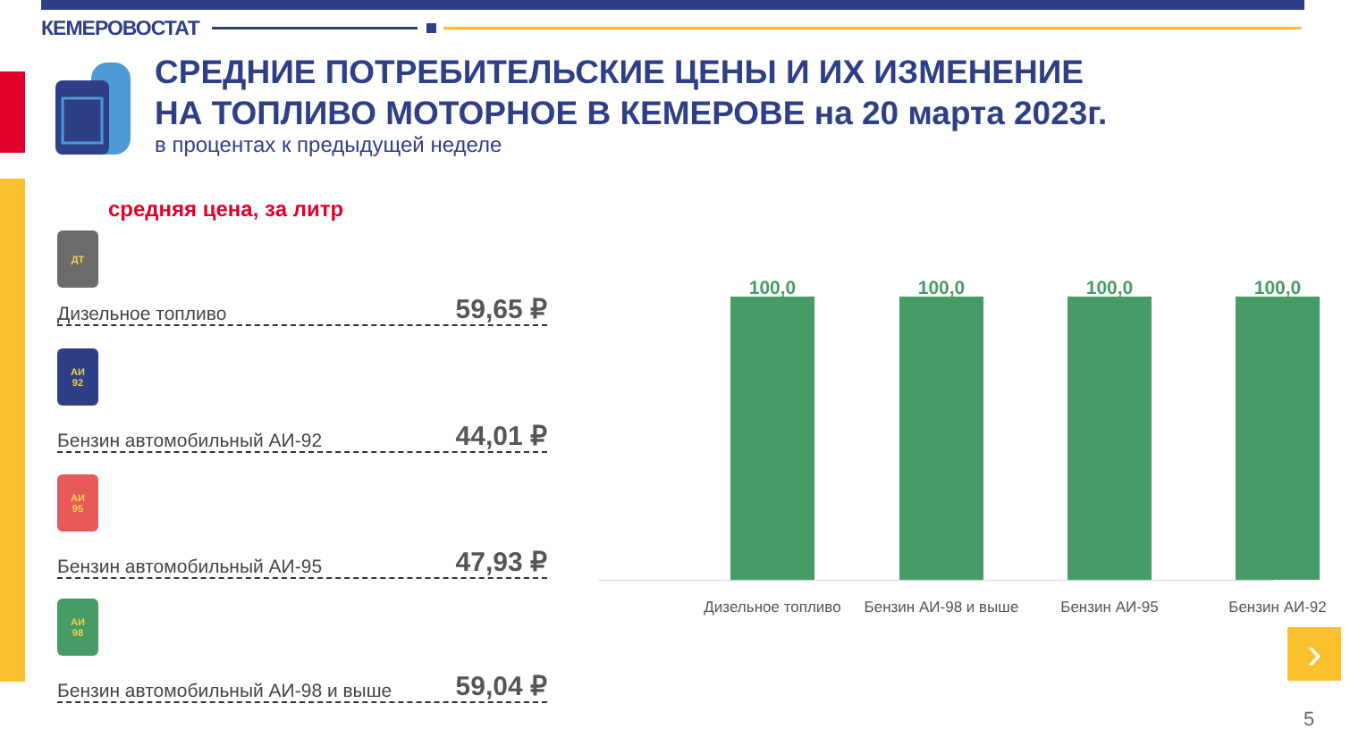КЕМЕРОВОСТАТ
СРЕДНИЕ ПОТРЕБИТЕЛЬСКИЕ ЦЕНЫ И ИХ ИЗМЕНЕНИЕ
НА ТОПЛИВО МОТОРНОЕ В КЕМЕРОВЕ на 20 марта 2023г.
в процентах к предыдущей неделе
средняя цена, за литр
ДТ
Дизельное топливо 59,65 ₽
АИ
92
Бензин автомобильный АИ-92 44,01 ₽
АИ
95
Бензин автомобильный АИ-95 47,93 ₽
АИ
98
Бензин автомобильный АИ-98 и выше 59,04 ₽
100,0
Дизельное топливо
100,0
Бензин АИ-98 и выше
100,0
Бензин АИ-95
100,0
Бензин АИ-92
›
5